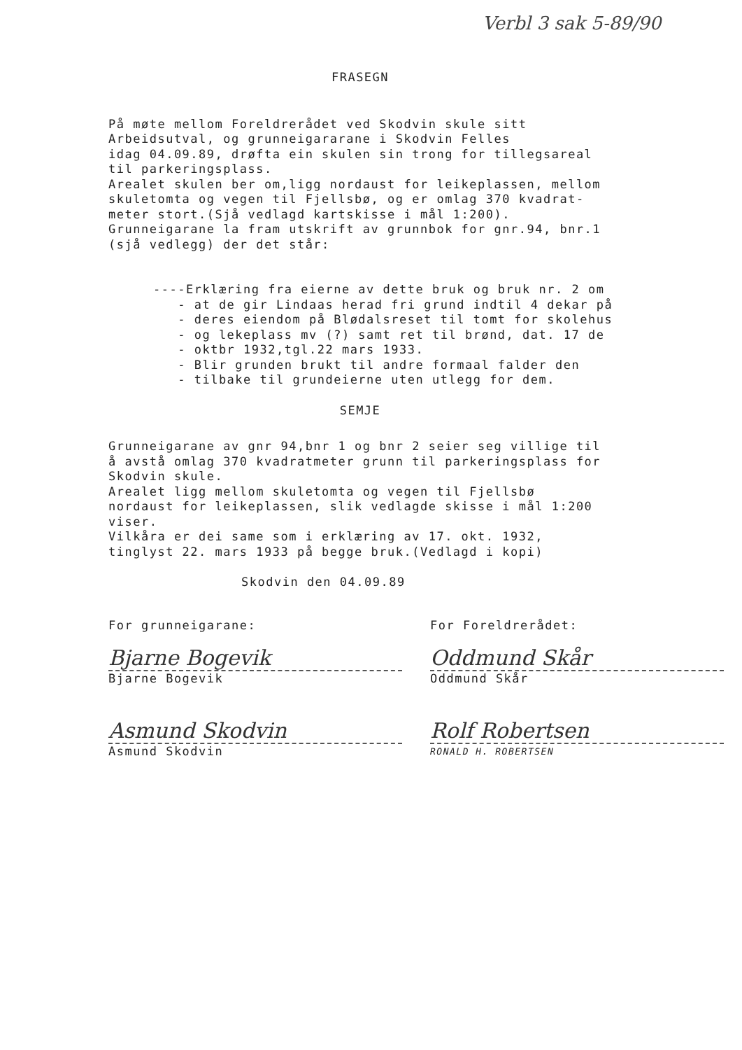Verbl 3 sak 5-89/90
FRASEGN
På møte mellom Foreldrerådet ved Skodvin skule sitt
Arbeidsutval, og grunneigararane i Skodvin Felles
idag 04.09.89, drøfta ein skulen sin trong for tillegsareal
til parkeringsplass.
Arealet skulen ber om,ligg nordaust for leikeplassen, mellom
skuletomta og vegen til Fjellsbø, og er omlag 370 kvadrat-
meter stort.(Sjå vedlagd kartskisse i mål 1:200).
Grunneigarane la fram utskrift av grunnbok for gnr.94, bnr.1
(sjå vedlegg) der det står:
----Erklæring fra eierne av dette bruk og bruk nr. 2 om
- at de gir Lindaas herad fri grund indtil 4 dekar på
- deres eiendom på Blødalsreset til tomt for skolehus
- og lekeplass mv (?) samt ret til brønd, dat. 17 de
- oktbr 1932,tgl.22 mars 1933.
- Blir grunden brukt til andre formaal falder den
- tilbake til grundeierne uten utlegg for dem.
SEMJE
Grunneigarane av gnr 94,bnr 1 og bnr 2 seier seg villige til
å avstå omlag 370 kvadratmeter grunn til parkeringsplass for
Skodvin skule.
Arealet ligg mellom skuletomta og vegen til Fjellsbø
nordaust for leikeplassen, slik vedlagde skisse i mål 1:200
viser.
Vilkåra er dei same som i erklæring av 17. okt. 1932,
tinglyst 22. mars 1933 på begge bruk.(Vedlagd i kopi)
Skodvin den 04.09.89
For grunneigarane:
Bjarne Bogevik
Bjarne Bogevik
Asmund Skodvin
Asmund Skodvin
For Foreldrerådet:
Oddmund Skår
Oddmund Skår
Rolf Robertsen
RONALD H. ROBERTSEN